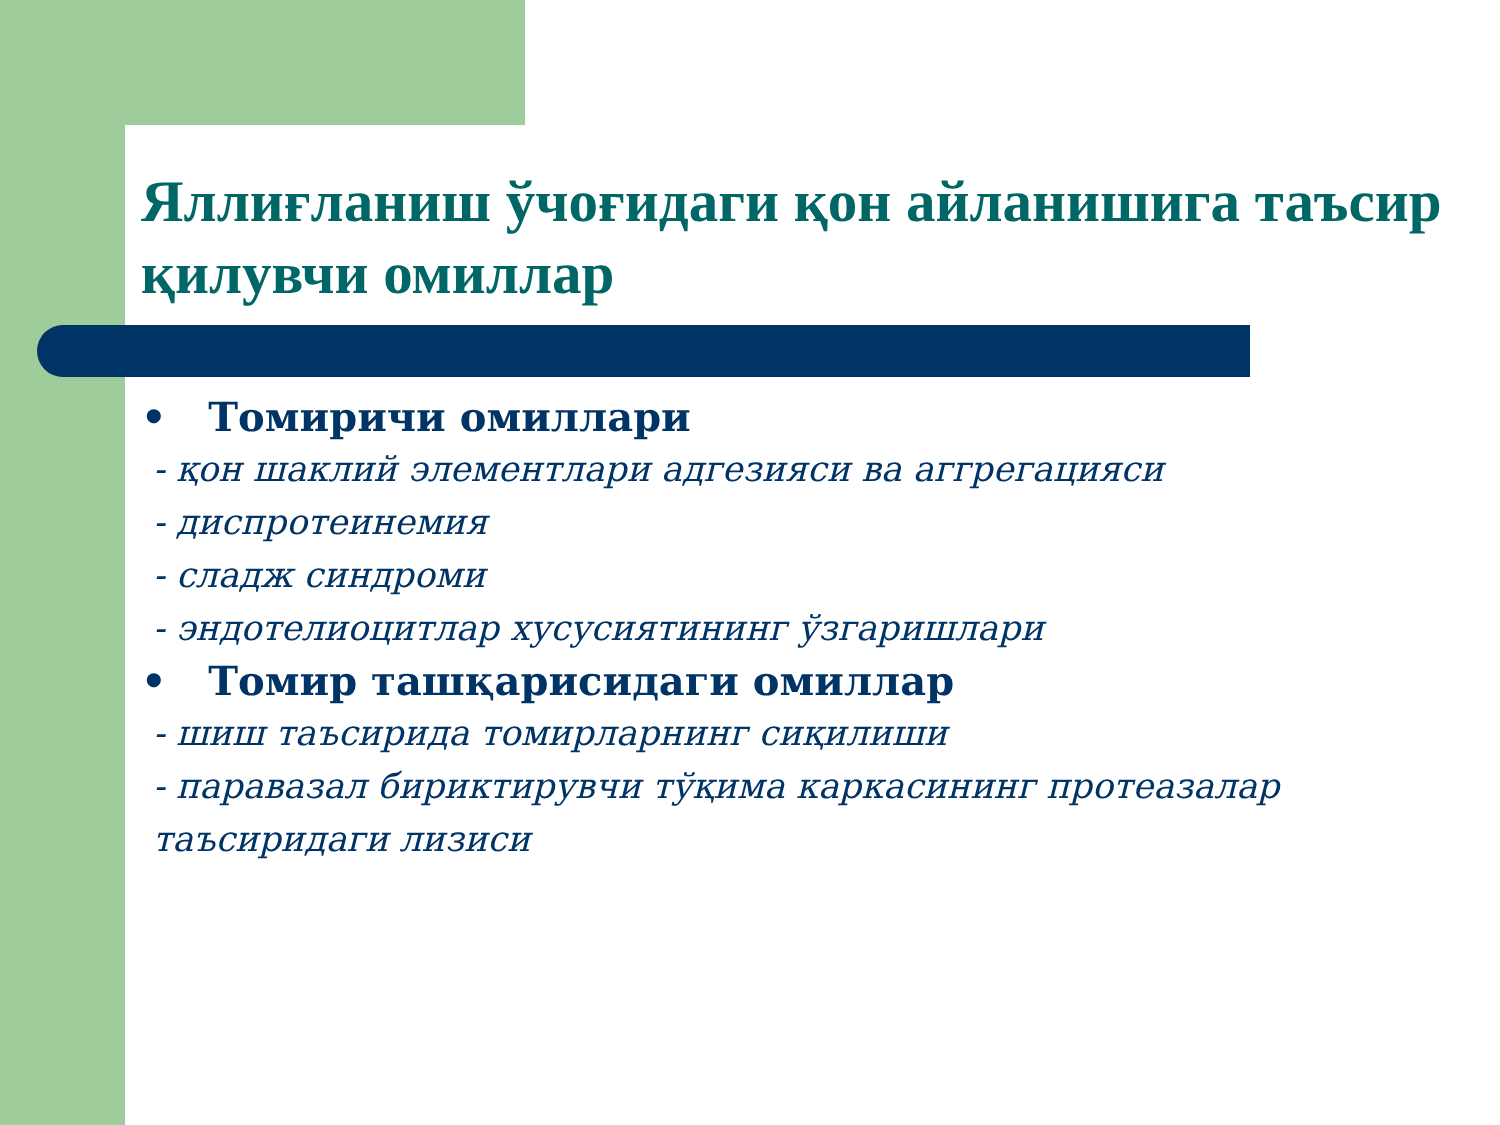Яллиғланиш ўчоғидаги қон айланишига таъсир қилувчи омиллар
• Томиричи омиллари
- қон шаклий элементлари адгезияси ва аггрегацияси
- диспротеинемия
- сладж синдроми
- эндотелиоцитлар хусусиятининг ўзгаришлари
• Томир ташқарисидаги омиллар
- шиш таъсирида томирларнинг сиқилиши
- паравазал бириктирувчи тўқима каркасининг протеазалар таъсиридаги лизиси